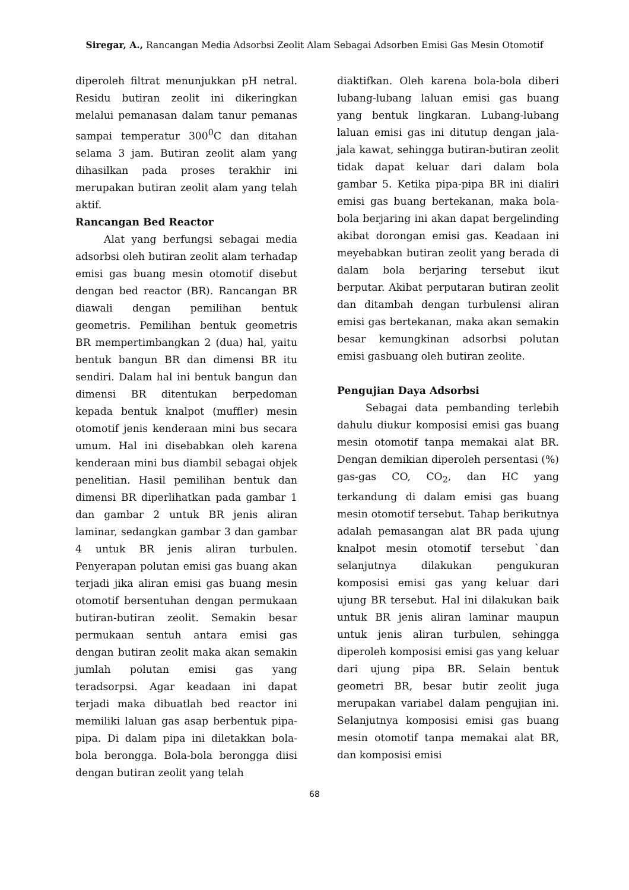Siregar, A., Rancangan Media Adsorbsi Zeolit Alam Sebagai Adsorben Emisi Gas Mesin Otomotif
diperoleh filtrat menunjukkan pH netral. Residu butiran zeolit ini dikeringkan melalui pemanasan dalam tanur pemanas sampai temperatur 300<sup>0</sup>C dan ditahan selama 3 jam. Butiran zeolit alam yang dihasilkan pada proses terakhir ini merupakan butiran zeolit alam yang telah aktif.
Rancangan Bed Reactor
Alat yang berfungsi sebagai media adsorbsi oleh butiran zeolit alam terhadap emisi gas buang mesin otomotif disebut dengan bed reactor (BR). Rancangan BR diawali dengan pemilihan bentuk geometris. Pemilihan bentuk geometris BR mempertimbangkan 2 (dua) hal, yaitu bentuk bangun BR dan dimensi BR itu sendiri. Dalam hal ini bentuk bangun dan dimensi BR ditentukan berpedoman kepada bentuk knalpot (muffler) mesin otomotif jenis kenderaan mini bus secara umum. Hal ini disebabkan oleh karena kenderaan mini bus diambil sebagai objek penelitian. Hasil pemilihan bentuk dan dimensi BR diperlihatkan pada gambar 1 dan gambar 2 untuk BR jenis aliran laminar, sedangkan gambar 3 dan gambar 4 untuk BR jenis aliran turbulen. Penyerapan polutan emisi gas buang akan terjadi jika aliran emisi gas buang mesin otomotif bersentuhan dengan permukaan butiran-butiran zeolit. Semakin besar permukaan sentuh antara emisi gas dengan butiran zeolit maka akan semakin jumlah polutan emisi gas yang teradsorpsi. Agar keadaan ini dapat terjadi maka dibuatlah bed reactor ini memiliki laluan gas asap berbentuk pipa-pipa. Di dalam pipa ini diletakkan bola-bola berongga. Bola-bola berongga diisi dengan butiran zeolit yang telah
diaktifkan. Oleh karena bola-bola diberi lubang-lubang laluan emisi gas buang yang bentuk lingkaran. Lubang-lubang laluan emisi gas ini ditutup dengan jala-jala kawat, sehingga butiran-butiran zeolit tidak dapat keluar dari dalam bola gambar 5. Ketika pipa-pipa BR ini dialiri emisi gas buang bertekanan, maka bola-bola berjaring ini akan dapat bergelinding akibat dorongan emisi gas. Keadaan ini meyebabkan butiran zeolit yang berada di dalam bola berjaring tersebut ikut berputar. Akibat perputaran butiran zeolit dan ditambah dengan turbulensi aliran emisi gas bertekanan, maka akan semakin besar kemungkinan adsorbsi polutan emisi gasbuang oleh butiran zeolite.
Pengujian Daya Adsorbsi
Sebagai data pembanding terlebih dahulu diukur komposisi emisi gas buang mesin otomotif tanpa memakai alat BR. Dengan demikian diperoleh persentasi (%) gas-gas CO, CO<sub>2</sub>, dan HC yang terkandung di dalam emisi gas buang mesin otomotif tersebut. Tahap berikutnya adalah pemasangan alat BR pada ujung knalpot mesin otomotif tersebut `dan selanjutnya dilakukan pengukuran komposisi emisi gas yang keluar dari ujung BR tersebut. Hal ini dilakukan baik untuk BR jenis aliran laminar maupun untuk jenis aliran turbulen, sehingga diperoleh komposisi emisi gas yang keluar dari ujung pipa BR. Selain bentuk geometri BR, besar butir zeolit juga merupakan variabel dalam pengujian ini. Selanjutnya komposisi emisi gas buang mesin otomotif tanpa memakai alat BR, dan komposisi emisi
68